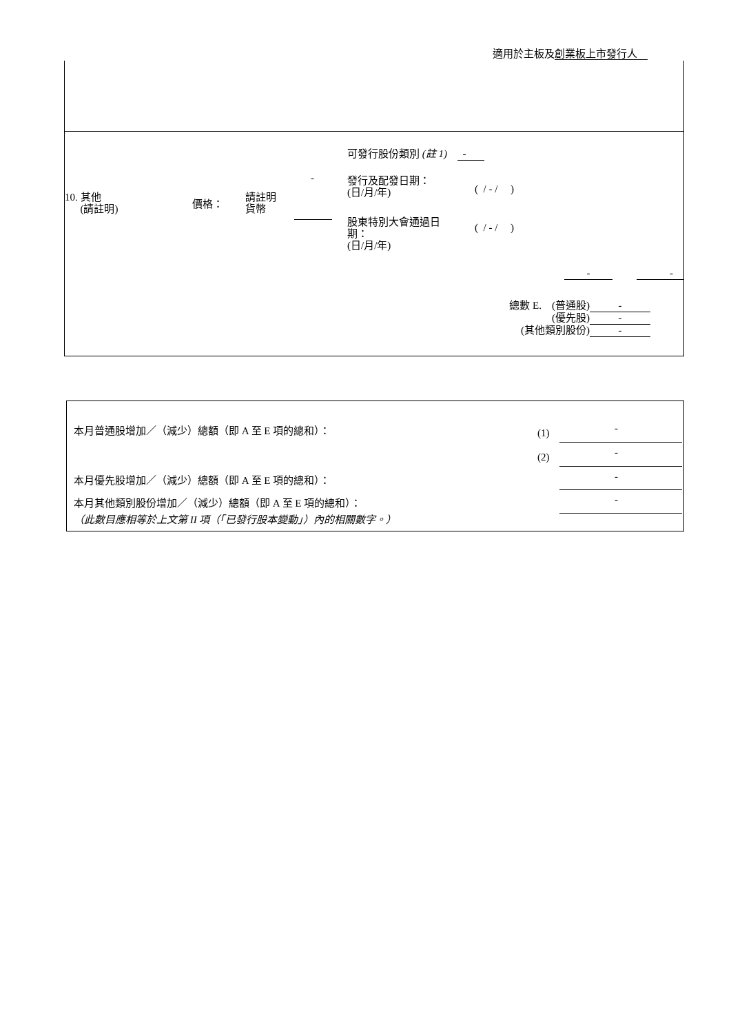適用於主板及創業板上市發行人
可發行股份類別 (註 1) -
-
發行及配發日期：
(日/月/年)
( / - / )
10. 其他
(請註明)
價格：
請註明
貨幣
股東特別大會通過日
期：
(日/月/年)
( / - / )
- -
總數 E. (普通股) -
(優先股) -
(其他類別股份) -
本月普通股增加／（減少）總額（即 A 至 E 項的總和）：
(1) -
(2) -
本月優先股增加／（減少）總額（即 A 至 E 項的總和）：
-
本月其他類別股份增加／（減少）總額（即 A 至 E 項的總和）：
-
（此數目應相等於上文第 II 項（「已發行股本變動」）內的相關數字。）